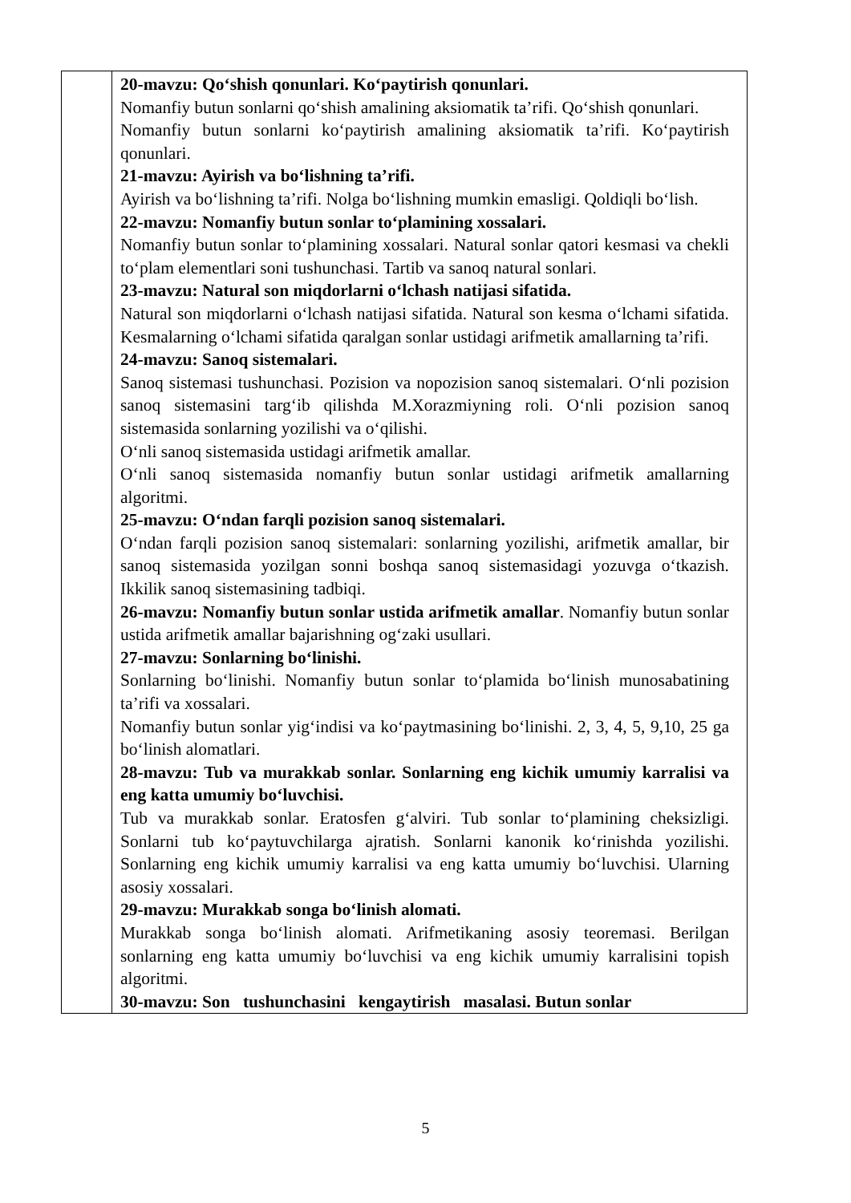| | 20-mavzu: Qo‘shish qonunlari. Ko‘paytirish qonunlari. Nomanfiy butun sonlarni qo‘shish amalining aksiomatik ta’rifi. Qo‘shish qonunlari. Nomanfiy butun sonlarni ko‘paytirish amalining aksiomatik ta’rifi. Ko‘paytirish qonunlari. 21-mavzu: Ayirish va bo‘lishning ta’rifi. Ayirish va bo‘lishning ta’rifi. Nolga bo‘lishning mumkin emasligi. Qoldiqli bo‘lish. 22-mavzu: Nomanfiy butun sonlar to‘plamining xossalari. Nomanfiy butun sonlar to‘plamining xossalari. Natural sonlar qatori kesmasi va chekli to‘plam elementlari soni tushunchasi. Tartib va sanoq natural sonlari. 23-mavzu: Natural son miqdorlarni o‘lchash natijasi sifatida. Natural son miqdorlarni o‘lchash natijasi sifatida. Natural son kesma o‘lchami sifatida. Kesmalarning o‘lchami sifatida qaralgan sonlar ustidagi arifmetik amallarning ta’rifi. 24-mavzu: Sanoq sistemalari. Sanoq sistemasi tushunchasi. Pozision va nopozision sanoq sistemalari. O‘nli pozision sanoq sistemasini targ‘ib qilishda M.Xorazmiyning roli. O‘nli pozision sanoq sistemasida sonlarning yozilishi va o‘qilishi. O‘nli sanoq sistemasida ustidagi arifmetik amallar. O‘nli sanoq sistemasida nomanfiy butun sonlar ustidagi arifmetik amallarning algoritmi. 25-mavzu: O‘ndan farqli pozision sanoq sistemalari. O‘ndan farqli pozision sanoq sistemalari: sonlarning yozilishi, arifmetik amallar, bir sanoq sistemasida yozilgan sonni boshqa sanoq sistemasidagi yozuvga o‘tkazish. Ikkilik sanoq sistemasining tadbiqi. 26-mavzu: Nomanfiy butun sonlar ustida arifmetik amallar . Nomanfiy butun sonlar ustida arifmetik amallar bajarishning og‘zaki usullari. 27-mavzu: Sonlarning bo‘linishi. Sonlarning bo‘linishi. Nomanfiy butun sonlar to‘plamida bo‘linish munosabatining ta’rifi va xossalari. Nomanfiy butun sonlar yig‘indisi va ko‘paytmasining bo‘linishi. 2, 3, 4, 5, 9,10, 25 ga bo‘linish alomatlari. 28-mavzu: Tub va murakkab sonlar. Sonlarning eng kichik umumiy karralisi va eng katta umumiy bo‘luvchisi. Tub va murakkab sonlar. Eratosfen g‘alviri. Tub sonlar to‘plamining cheksizligi. Sonlarni tub ko‘paytuvchilarga ajratish. Sonlarni kanonik ko‘rinishda yozilishi. Sonlarning eng kichik umumiy karralisi va eng katta umumiy bo‘luvchisi. Ularning asosiy xossalari. 29-mavzu: Murakkab songa bo‘linish alomati. Murakkab songa bo‘linish alomati. Arifmetikaning asosiy teoremasi. Berilgan sonlarning eng katta umumiy bo‘luvchisi va eng kichik umumiy karralisini topish algoritmi. 30-mavzu: Son tushunchasini kengaytirish masalasi. Butun sonlar |
5